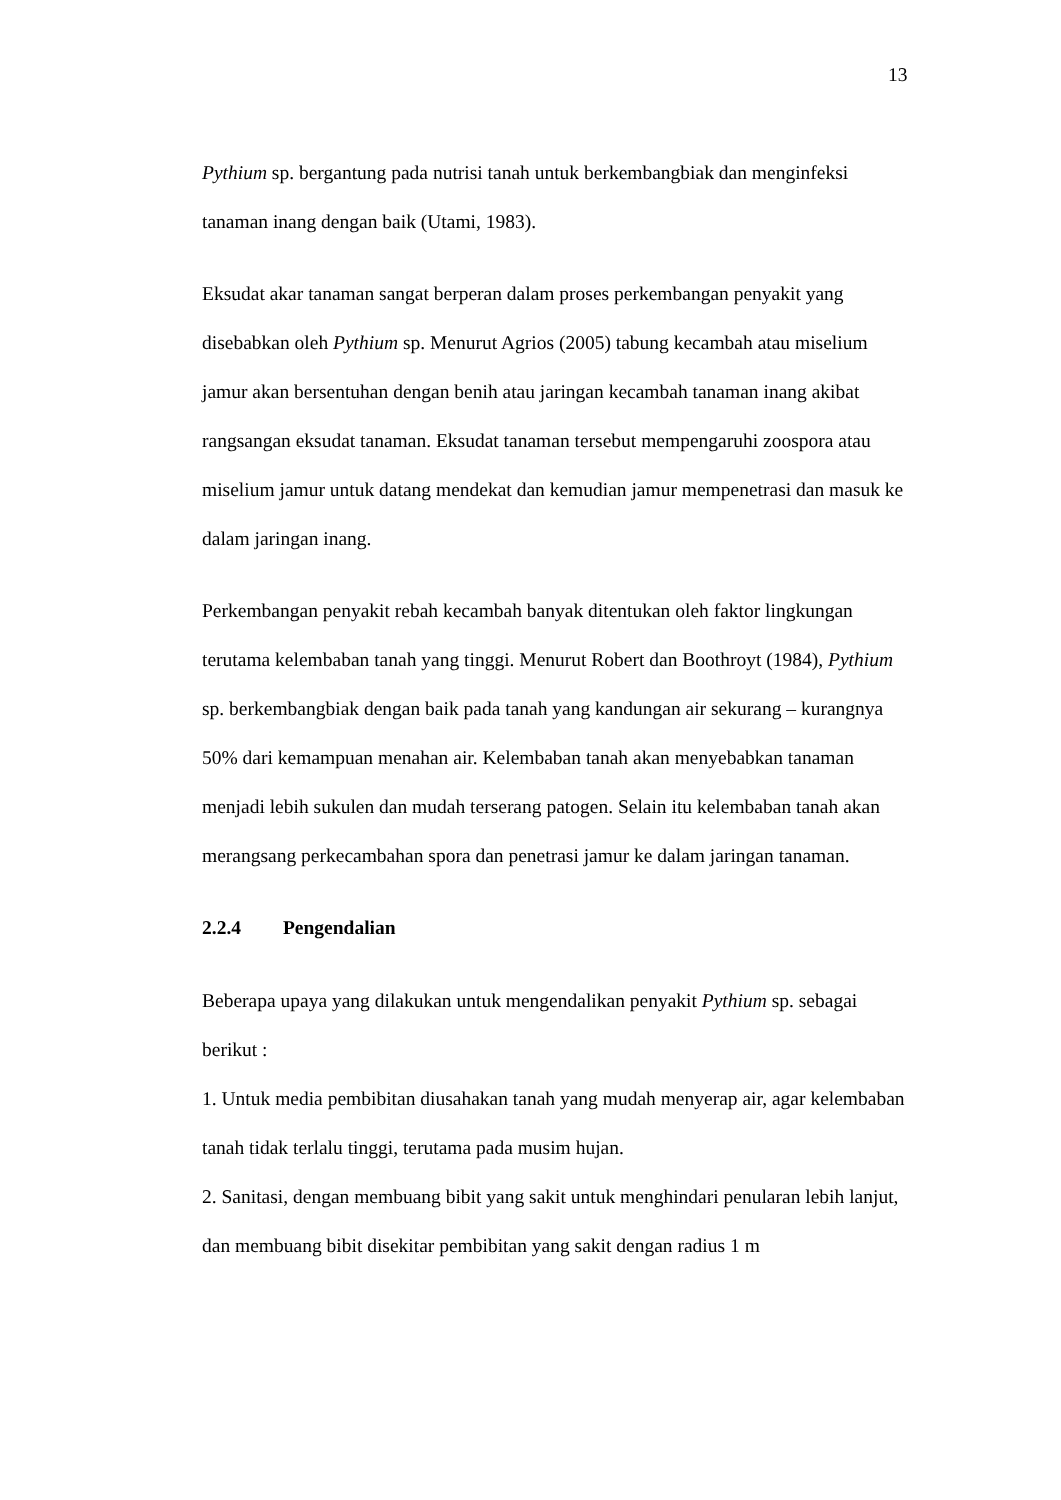13
Pythium sp. bergantung pada nutrisi tanah untuk berkembangbiak dan menginfeksi tanaman inang dengan baik (Utami, 1983).
Eksudat akar tanaman sangat berperan dalam proses perkembangan penyakit yang disebabkan oleh Pythium sp. Menurut Agrios (2005) tabung kecambah atau miselium jamur akan bersentuhan dengan benih atau jaringan kecambah tanaman inang akibat rangsangan eksudat tanaman. Eksudat tanaman tersebut mempengaruhi zoospora atau miselium jamur untuk datang mendekat dan kemudian jamur mempenetrasi dan masuk ke dalam jaringan inang.
Perkembangan penyakit rebah kecambah banyak ditentukan oleh faktor lingkungan terutama kelembaban tanah yang tinggi. Menurut Robert dan Boothroyt (1984), Pythium sp. berkembangbiak dengan baik pada tanah yang kandungan air sekurang – kurangnya 50% dari kemampuan menahan air. Kelembaban tanah akan menyebabkan tanaman menjadi lebih sukulen dan mudah terserang patogen. Selain itu kelembaban tanah akan merangsang perkecambahan spora dan penetrasi jamur ke dalam jaringan tanaman.
2.2.4 Pengendalian
Beberapa upaya yang dilakukan untuk mengendalikan penyakit Pythium sp. sebagai berikut :
1. Untuk media pembibitan diusahakan tanah yang mudah menyerap air, agar kelembaban tanah tidak terlalu tinggi, terutama pada musim hujan.
2. Sanitasi, dengan membuang bibit yang sakit untuk menghindari penularan lebih lanjut, dan membuang bibit disekitar pembibitan yang sakit dengan radius 1 m